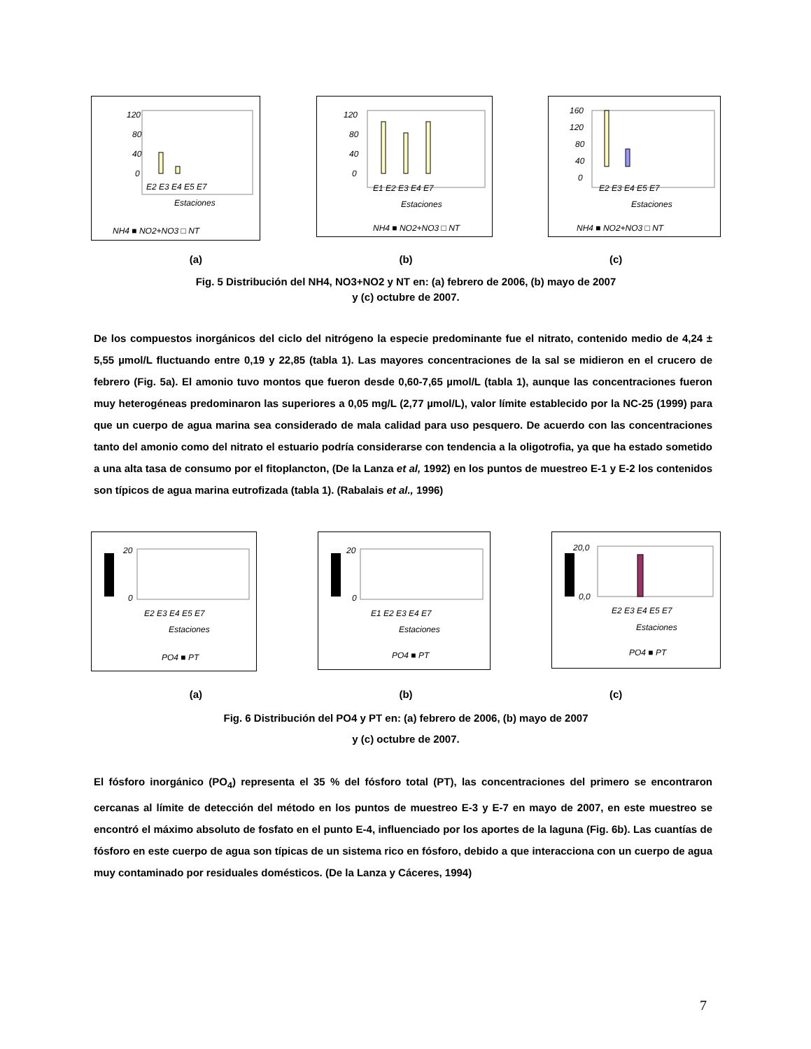120
80
40
0
E2 E3 E4 E5 E7
Estaciones
NH4 ■ NO2+NO3 □ NT
120
80
40
0
E1 E2 E3 E4 E7
Estaciones
NH4 ■ NO2+NO3 □ NT
160
120
80
40
0
E2 E3 E4 E5 E7
Estaciones
NH4 ■ NO2+NO3 □ NT
(a) (b) (c)
Fig. 5 Distribución del NH4, NO3+NO2 y NT en: (a) febrero de 2006, (b) mayo de 2007
y (c) octubre de 2007.
De los compuestos inorgánicos del ciclo del nitrógeno la especie predominante fue el nitrato, contenido medio de 4,24 ± 5,55 µmol/L fluctuando entre 0,19 y 22,85 (tabla 1). Las mayores concentraciones de la sal se midieron en el crucero de febrero (Fig. 5a). El amonio tuvo montos que fueron desde 0,60-7,65 µmol/L (tabla 1), aunque las concentraciones fueron muy heterogéneas predominaron las superiores a 0,05 mg/L (2,77 µmol/L), valor límite establecido por la NC-25 (1999) para que un cuerpo de agua marina sea considerado de mala calidad para uso pesquero. De acuerdo con las concentraciones tanto del amonio como del nitrato el estuario podría considerarse con tendencia a la oligotrofia, ya que ha estado sometido a una alta tasa de consumo por el fitoplancton, (De la Lanza et al, 1992) en los puntos de muestreo E-1 y E-2 los contenidos son típicos de agua marina eutrofizada (tabla 1). (Rabalais et al., 1996)
20
0
E2 E3 E4 E5 E7
Estaciones
PO4 ■ PT
20
0
E1 E2 E3 E4 E7
Estaciones
PO4 ■ PT
20,0
0,0
E2 E3 E4 E5 E7
Estaciones
PO4 ■ PT
(a) (b) (c)
Fig. 6 Distribución del PO4 y PT en: (a) febrero de 2006, (b) mayo de 2007
y (c) octubre de 2007.
El fósforo inorgánico (PO<sub>4</sub>) representa el 35 % del fósforo total (PT), las concentraciones del primero se encontraron cercanas al límite de detección del método en los puntos de muestreo E-3 y E-7 en mayo de 2007, en este muestreo se encontró el máximo absoluto de fosfato en el punto E-4, influenciado por los aportes de la laguna (Fig. 6b). Las cuantías de fósforo en este cuerpo de agua son típicas de un sistema rico en fósforo, debido a que interacciona con un cuerpo de agua muy contaminado por residuales domésticos. (De la Lanza y Cáceres, 1994)
7